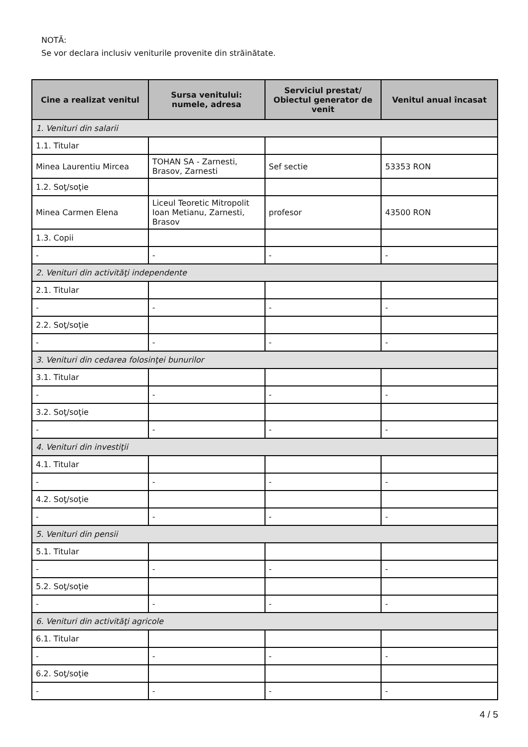NOTĂ:
Se vor declara inclusiv veniturile provenite din străinătate.
| Cine a realizat venitul | Sursa venitului: numele, adresa | Serviciul prestat/ Obiectul generator de venit | Venitul anual încasat |
| --- | --- | --- | --- |
| 1. Venituri din salarii | | | |
| 1.1. Titular | | | |
| Minea Laurentiu Mircea | TOHAN SA - Zarnesti, Brasov, Zarnesti | Sef sectie | 53353 RON |
| 1.2. Soţ/soţie | | | |
| Minea Carmen Elena | Liceul Teoretic Mitropolit Ioan Metianu, Zarnesti, Brasov | profesor | 43500 RON |
| 1.3. Copii | | | |
| - | - | - | - |
| 2. Venituri din activităţi independente | | | |
| 2.1. Titular | | | |
| - | - | - | - |
| 2.2. Soţ/soţie | | | |
| - | - | - | - |
| 3. Venituri din cedarea folosinţei bunurilor | | | |
| 3.1. Titular | | | |
| - | - | - | - |
| 3.2. Soţ/soţie | | | |
| - | - | - | - |
| 4. Venituri din investiţii | | | |
| 4.1. Titular | | | |
| - | - | - | - |
| 4.2. Soţ/soţie | | | |
| - | - | - | - |
| 5. Venituri din pensii | | | |
| 5.1. Titular | | | |
| - | - | - | - |
| 5.2. Soţ/soţie | | | |
| - | - | - | - |
| 6. Venituri din activităţi agricole | | | |
| 6.1. Titular | | | |
| - | - | - | - |
| 6.2. Soţ/soţie | | | |
| - | - | - | - |
4 / 5